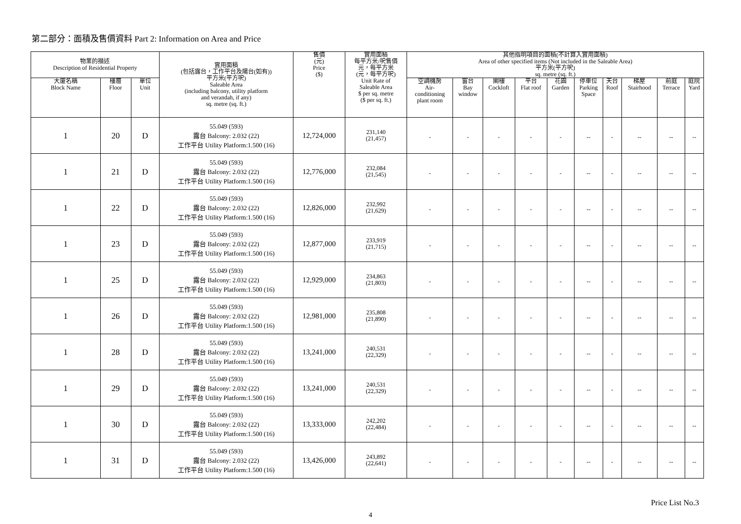第二部分：面積及售價資料 Part 2: Information on Area and Price
| 物業的描述 Description of Residential Property | | | 實用面積 (包括露台，工作平台及陽台(如有)) 平方米(平方呎) Saleable Area (including balcony, utility platform and verandah, if any) sq. metre (sq. ft.) | 售價 (元) Price ($) | 實用面積 每平方米/呎售價 元，每平方米 (元，每平方呎) Unit Rate of Saleable Area $ per sq. metre ($ per sq. ft.) | 其他指明項目的面積(不計算入實用面積) Area of other specified items (Not included in the Saleable Area) 平方米(平方呎) sq. metre (sq. ft.) | | | | | | | | | |
| --- | --- | --- | --- | --- | --- | --- | --- | --- | --- | --- | --- | --- | --- | --- | --- |
| 大廈名稱 Block Name | 樓層 Floor | 單位 Unit | | | | 空調機房 Air- conditioning plant room | 窗台 Bay window | 閣樓 Cockloft | 平台 Flat roof | 花園 Garden | 停車位 Parking Space | 天台 Roof | 梯屋 Stairhood | 前庭 Terrace | 庭院 Yard |
| 1 | 20 | D | 55.049 (593) 露台 Balcony: 2.032 (22) 工作平台 Utility Platform:1.500 (16) | 12,724,000 | 231,140 (21,457) | - | - | - | - | - | -- | - | -- | -- | -- |
| 1 | 21 | D | 55.049 (593) 露台 Balcony: 2.032 (22) 工作平台 Utility Platform:1.500 (16) | 12,776,000 | 232,084 (21,545) | - | - | - | - | - | -- | - | -- | -- | -- |
| 1 | 22 | D | 55.049 (593) 露台 Balcony: 2.032 (22) 工作平台 Utility Platform:1.500 (16) | 12,826,000 | 232,992 (21,629) | - | - | - | - | - | -- | - | -- | -- | -- |
| 1 | 23 | D | 55.049 (593) 露台 Balcony: 2.032 (22) 工作平台 Utility Platform:1.500 (16) | 12,877,000 | 233,919 (21,715) | - | - | - | - | - | -- | - | -- | -- | -- |
| 1 | 25 | D | 55.049 (593) 露台 Balcony: 2.032 (22) 工作平台 Utility Platform:1.500 (16) | 12,929,000 | 234,863 (21,803) | - | - | - | - | - | -- | - | -- | -- | -- |
| 1 | 26 | D | 55.049 (593) 露台 Balcony: 2.032 (22) 工作平台 Utility Platform:1.500 (16) | 12,981,000 | 235,808 (21,890) | - | - | - | - | - | -- | - | -- | -- | -- |
| 1 | 28 | D | 55.049 (593) 露台 Balcony: 2.032 (22) 工作平台 Utility Platform:1.500 (16) | 13,241,000 | 240,531 (22,329) | - | - | - | - | - | -- | - | -- | -- | -- |
| 1 | 29 | D | 55.049 (593) 露台 Balcony: 2.032 (22) 工作平台 Utility Platform:1.500 (16) | 13,241,000 | 240,531 (22,329) | - | - | - | - | - | -- | - | -- | -- | -- |
| 1 | 30 | D | 55.049 (593) 露台 Balcony: 2.032 (22) 工作平台 Utility Platform:1.500 (16) | 13,333,000 | 242,202 (22,484) | - | - | - | - | - | -- | - | -- | -- | -- |
| 1 | 31 | D | 55.049 (593) 露台 Balcony: 2.032 (22) 工作平台 Utility Platform:1.500 (16) | 13,426,000 | 243,892 (22,641) | - | - | - | - | - | -- | - | -- | -- | -- |
Price List No.3
4